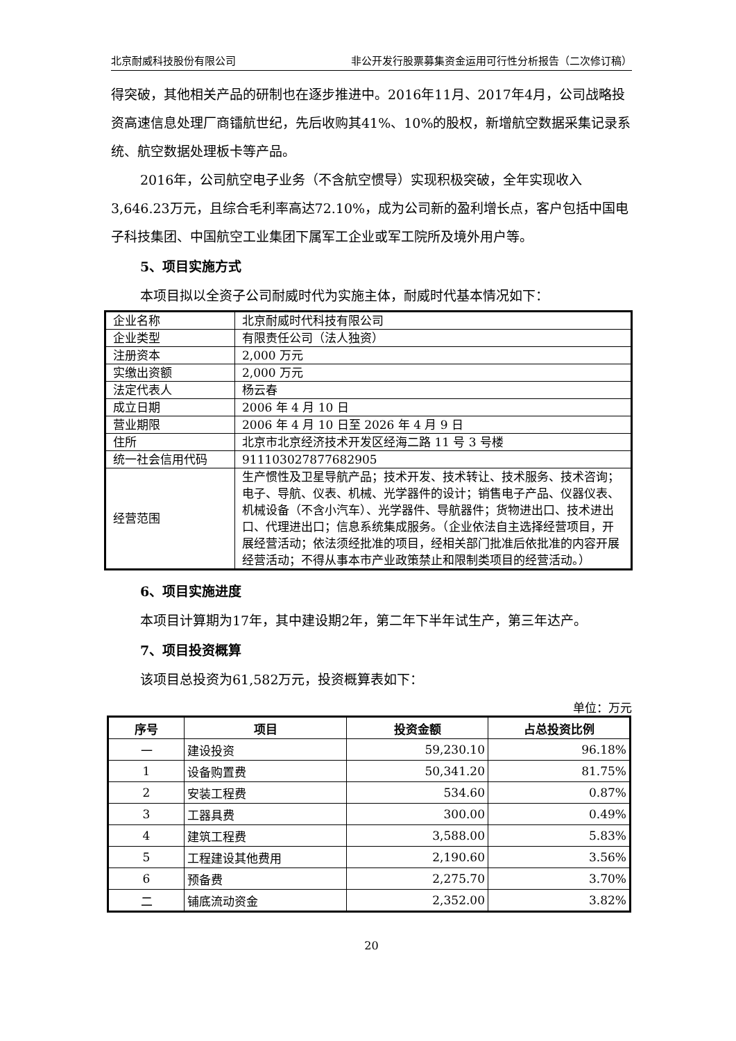北京耐威科技股份有限公司 非公开发行股票募集资金运用可行性分析报告（二次修订稿）
得突破，其他相关产品的研制也在逐步推进中。2016年11月、2017年4月，公司战略投资高速信息处理厂商镭航世纪，先后收购其41%、10%的股权，新增航空数据采集记录系统、航空数据处理板卡等产品。
2016年，公司航空电子业务（不含航空惯导）实现积极突破，全年实现收入3,646.23万元，且综合毛利率高达72.10%，成为公司新的盈利增长点，客户包括中国电子科技集团、中国航空工业集团下属军工企业或军工院所及境外用户等。
5、项目实施方式
本项目拟以全资子公司耐威时代为实施主体，耐威时代基本情况如下：
| 企业名称 | 北京耐威时代科技有限公司 |
| 企业类型 | 有限责任公司（法人独资） |
| 注册资本 | 2,000 万元 |
| 实缴出资额 | 2,000 万元 |
| 法定代表人 | 杨云春 |
| 成立日期 | 2006 年 4 月 10 日 |
| 营业期限 | 2006 年 4 月 10 日至 2026 年 4 月 9 日 |
| 住所 | 北京市北京经济技术开发区经海二路 11 号 3 号楼 |
| 统一社会信用代码 | 911103027877682905 |
| 经营范围 | 生产惯性及卫星导航产品；技术开发、技术转让、技术服务、技术咨询；电子、导航、仪表、机械、光学器件的设计；销售电子产品、仪器仪表、机械设备（不含小汽车）、光学器件、导航器件；货物进出口、技术进出口、代理进出口；信息系统集成服务。（企业依法自主选择经营项目，开展经营活动；依法须经批准的项目，经相关部门批准后依批准的内容开展经营活动；不得从事本市产业政策禁止和限制类项目的经营活动。） |
6、项目实施进度
本项目计算期为17年，其中建设期2年，第二年下半年试生产，第三年达产。
7、项目投资概算
该项目总投资为61,582万元，投资概算表如下：
单位：万元
| 序号 | 项目 | 投资金额 | 占总投资比例 |
| --- | --- | --- | --- |
| 一 | 建设投资 | 59,230.10 | 96.18% |
| 1 | 设备购置费 | 50,341.20 | 81.75% |
| 2 | 安装工程费 | 534.60 | 0.87% |
| 3 | 工器具费 | 300.00 | 0.49% |
| 4 | 建筑工程费 | 3,588.00 | 5.83% |
| 5 | 工程建设其他费用 | 2,190.60 | 3.56% |
| 6 | 预备费 | 2,275.70 | 3.70% |
| 二 | 铺底流动资金 | 2,352.00 | 3.82% |
20